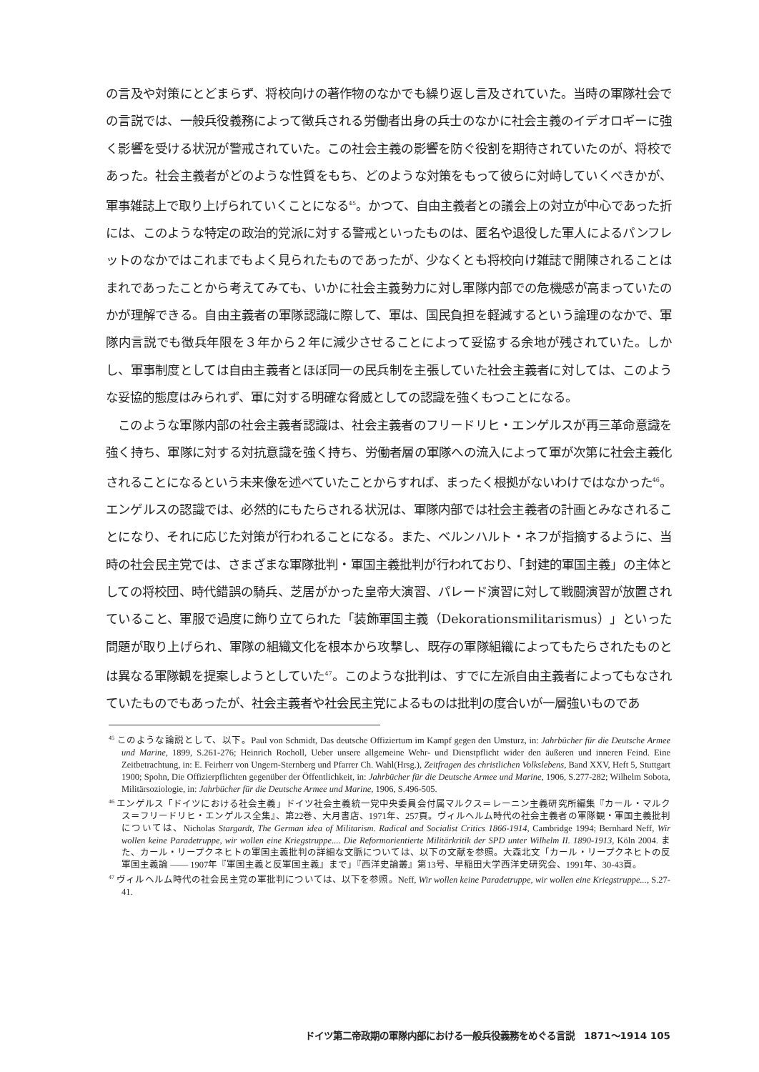の言及や対策にとどまらず、将校向けの著作物のなかでも繰り返し言及されていた。当時の軍隊社会での言説では、一般兵役義務によって徴兵される労働者出身の兵士のなかに社会主義のイデオロギーに強く影響を受ける状況が警戒されていた。この社会主義の影響を防ぐ役割を期待されていたのが、将校であった。社会主義者がどのような性質をもち、どのような対策をもって彼らに対峙していくべきかが、軍事雑誌上で取り上げられていくことになる<sup>45</sup>。かつて、自由主義者との議会上の対立が中心であった折には、このような特定の政治的党派に対する警戒といったものは、匿名や退役した軍人によるパンフレットのなかではこれまでもよく見られたものであったが、少なくとも将校向け雑誌で開陳されることはまれであったことから考えてみても、いかに社会主義勢力に対し軍隊内部での危機感が高まっていたのかが理解できる。自由主義者の軍隊認識に際して、軍は、国民負担を軽減するという論理のなかで、軍隊内言説でも徴兵年限を３年から２年に減少させることによって妥協する余地が残されていた。しかし、軍事制度としては自由主義者とほぼ同一の民兵制を主張していた社会主義者に対しては、このような妥協的態度はみられず、軍に対する明確な脅威としての認識を強くもつことになる。
　このような軍隊内部の社会主義者認識は、社会主義者のフリードリヒ・エンゲルスが再三革命意識を強く持ち、軍隊に対する対抗意識を強く持ち、労働者層の軍隊への流入によって軍が次第に社会主義化されることになるという未来像を述べていたことからすれば、まったく根拠がないわけではなかった<sup>46</sup>。エンゲルスの認識では、必然的にもたらされる状況は、軍隊内部では社会主義者の計画とみなされることになり、それに応じた対策が行われることになる。また、ベルンハルト・ネフが指摘するように、当時の社会民主党では、さまざまな軍隊批判・軍国主義批判が行われており、「封建的軍国主義」の主体としての将校団、時代錯誤の騎兵、芝居がかった皇帝大演習、パレード演習に対して戦闘演習が放置されていること、軍服で過度に飾り立てられた「装飾軍国主義（Dekorationsmilitarismus）」といった問題が取り上げられ、軍隊の組織文化を根本から攻撃し、既存の軍隊組織によってもたらされたものとは異なる軍隊観を提案しようとしていた<sup>47</sup>。このような批判は、すでに左派自由主義者によってもなされていたものでもあったが、社会主義者や社会民主党によるものは批判の度合いが一層強いものであ
<sup>45</sup> このような論説として、以下。Paul von Schmidt, Das deutsche Offiziertum im Kampf gegen den Umsturz, in: Jahrbücher für die Deutsche Armee und Marine, 1899, S.261-276; Heinrich Rocholl, Ueber unsere allgemeine Wehr- und Dienstpflicht wider den äußeren und inneren Feind. Eine Zeitbetrachtung, in: E. Feirherr von Ungern-Sternberg und Pfarrer Ch. Wahl(Hrsg.), Zeitfragen des christlichen Volkslebens, Band XXV, Heft 5, Stuttgart 1900; Spohn, Die Offizierpflichten gegenüber der Öffentlichkeit, in: Jahrbücher für die Deutsche Armee und Marine, 1906, S.277-282; Wilhelm Sobota, Militärsoziologie, in: Jahrbücher für die Deutsche Armee und Marine, 1906, S.496-505.
<sup>46</sup> エンゲルス「ドイツにおける社会主義」ドイツ社会主義統一党中央委員会付属マルクス＝レーニン主義研究所編集『カール・マルクス＝フリードリヒ・エンゲルス全集』、第22巻、大月書店、1971年、257頁。ヴィルヘルム時代の社会主義者の軍隊観・軍国主義批判については、Nicholas Stargardt, The German idea of Militarism. Radical and Socialist Critics 1866-1914, Cambridge 1994; Bernhard Neff, Wir wollen keine Paradetruppe, wir wollen eine Kriegstruppe.... Die Reformorientierte Militärkritik der SPD unter Wilhelm II. 1890-1913, Köln 2004. また、カール・リープクネヒトの軍国主義批判の詳細な文脈については、以下の文献を参照。大森北文「カール・リープクネヒトの反軍国主義論 ―― 1907年『軍国主義と反軍国主義』まで」『西洋史論叢』第13号、早稲田大学西洋史研究会、1991年、30-43頁。
<sup>47</sup> ヴィルヘルム時代の社会民主党の軍批判については、以下を参照。Neff, Wir wollen keine Paradetruppe, wir wollen eine Kriegstruppe..., S.27-41.
ドイツ第二帝政期の軍隊内部における一般兵役義務をめぐる言説　1871～1914 105